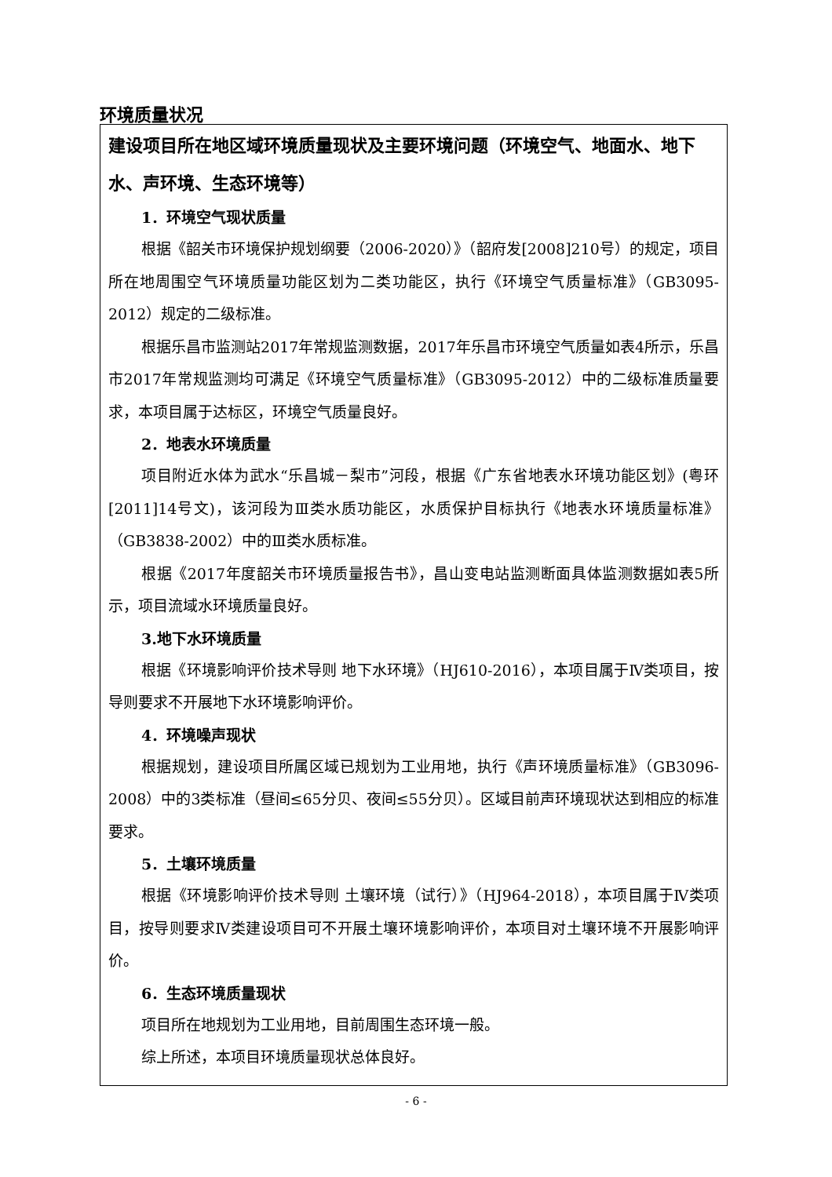环境质量状况
建设项目所在地区域环境质量现状及主要环境问题（环境空气、地面水、地下水、声环境、生态环境等）
1．环境空气现状质量
根据《韶关市环境保护规划纲要（2006-2020）》（韶府发[2008]210号）的规定，项目所在地周围空气环境质量功能区划为二类功能区，执行《环境空气质量标准》（GB3095-2012）规定的二级标准。
根据乐昌市监测站2017年常规监测数据，2017年乐昌市环境空气质量如表4所示，乐昌市2017年常规监测均可满足《环境空气质量标准》（GB3095-2012）中的二级标准质量要求，本项目属于达标区，环境空气质量良好。
2．地表水环境质量
项目附近水体为武水“乐昌城－梨市”河段，根据《广东省地表水环境功能区划》(粤环[2011]14号文)，该河段为Ⅲ类水质功能区，水质保护目标执行《地表水环境质量标准》（GB3838-2002）中的Ⅲ类水质标准。
根据《2017年度韶关市环境质量报告书》，昌山变电站监测断面具体监测数据如表5所示，项目流域水环境质量良好。
3.地下水环境质量
根据《环境影响评价技术导则 地下水环境》（HJ610-2016），本项目属于Ⅳ类项目，按导则要求不开展地下水环境影响评价。
4．环境噪声现状
根据规划，建设项目所属区域已规划为工业用地，执行《声环境质量标准》（GB3096-2008）中的3类标准（昼间≤65分贝、夜间≤55分贝）。区域目前声环境现状达到相应的标准要求。
5．土壤环境质量
根据《环境影响评价技术导则 土壤环境（试行）》（HJ964-2018），本项目属于Ⅳ类项目，按导则要求Ⅳ类建设项目可不开展土壤环境影响评价，本项目对土壤环境不开展影响评价。
6．生态环境质量现状
项目所在地规划为工业用地，目前周围生态环境一般。
综上所述，本项目环境质量现状总体良好。
- 6 -